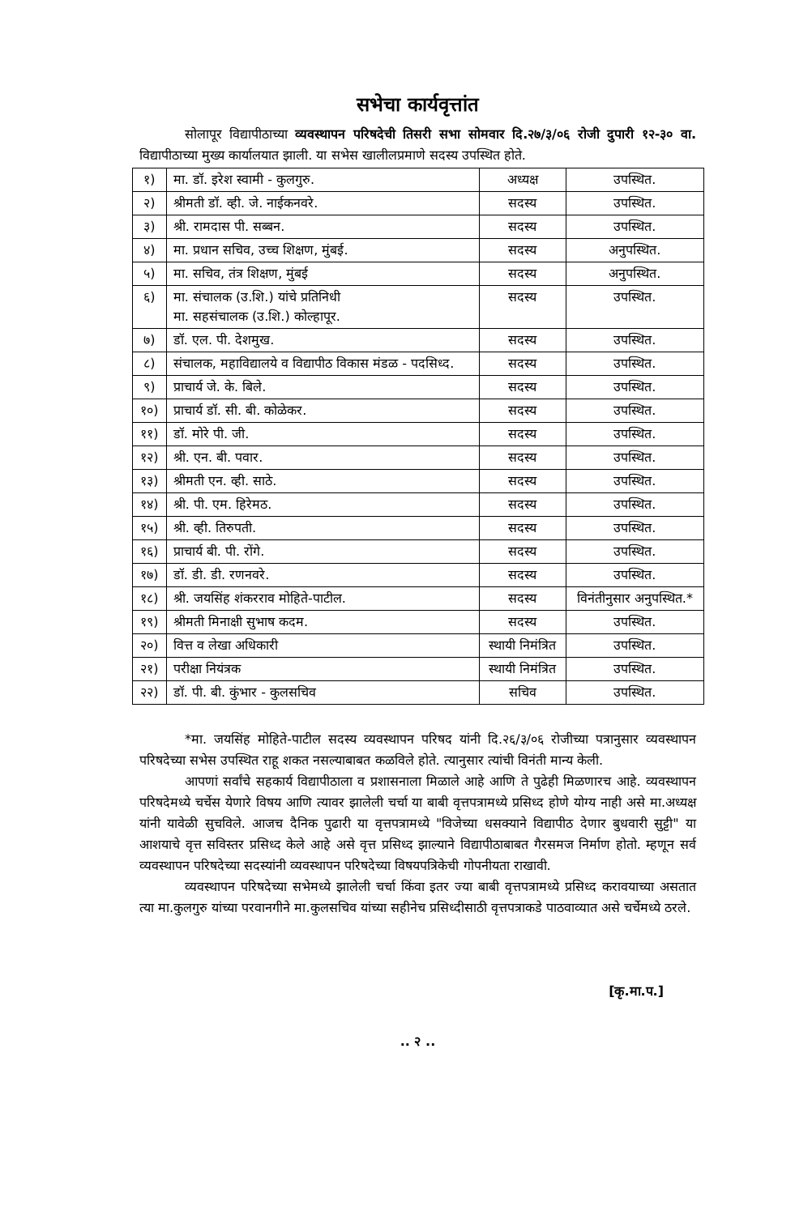सभेचा कार्यवृत्तांत
सोलापूर विद्यापीठाच्या व्यवस्थापन परिषदेची तिसरी सभा सोमवार दि.२७/३/०६ रोजी दुपारी १२-३० वा. विद्यापीठाच्या मुख्य कार्यालयात झाली. या सभेस खालीलप्रमाणे सदस्य उपस्थित होते.
| १) | मा. डॉ. इरेश स्वामी - कुलगुरु. | अध्यक्ष | उपस्थित. |
| २) | श्रीमती डॉ. व्ही. जे. नाईकनवरे. | सदस्य | उपस्थित. |
| ३) | श्री. रामदास पी. सब्बन. | सदस्य | उपस्थित. |
| ४) | मा. प्रधान सचिव, उच्च शिक्षण, मुंबई. | सदस्य | अनुपस्थित. |
| ५) | मा. सचिव, तंत्र शिक्षण, मुंबई | सदस्य | अनुपस्थित. |
| ६) | मा. संचालक (उ.शि.) यांचे प्रतिनिधी मा. सहसंचालक (उ.शि.) कोल्हापूर. | सदस्य | उपस्थित. |
| ७) | डॉ. एल. पी. देशमुख. | सदस्य | उपस्थित. |
| ८) | संचालक, महाविद्यालये व विद्यापीठ विकास मंडळ - पदसिध्द. | सदस्य | उपस्थित. |
| ९) | प्राचार्य जे. के. बिले. | सदस्य | उपस्थित. |
| १०) | प्राचार्य डॉ. सी. बी. कोळेकर. | सदस्य | उपस्थित. |
| ११) | डॉ. मोरे पी. जी. | सदस्य | उपस्थित. |
| १२) | श्री. एन. बी. पवार. | सदस्य | उपस्थित. |
| १३) | श्रीमती एन. व्ही. साठे. | सदस्य | उपस्थित. |
| १४) | श्री. पी. एम. हिरेमठ. | सदस्य | उपस्थित. |
| १५) | श्री. व्ही. तिरुपती. | सदस्य | उपस्थित. |
| १६) | प्राचार्य बी. पी. रोंगे. | सदस्य | उपस्थित. |
| १७) | डॉ. डी. डी. रणनवरे. | सदस्य | उपस्थित. |
| १८) | श्री. जयसिंह शंकरराव मोहिते-पाटील. | सदस्य | विनंतीनुसार अनुपस्थित.* |
| १९) | श्रीमती मिनाक्षी सुभाष कदम. | सदस्य | उपस्थित. |
| २०) | वित्त व लेखा अधिकारी | स्थायी निमंत्रित | उपस्थित. |
| २१) | परीक्षा नियंत्रक | स्थायी निमंत्रित | उपस्थित. |
| २२) | डॉ. पी. बी. कुंभार - कुलसचिव | सचिव | उपस्थित. |
*मा. जयसिंह मोहिते-पाटील सदस्य व्यवस्थापन परिषद यांनी दि.२६/३/०६ रोजीच्या पत्रानुसार व्यवस्थापन परिषदेच्या सभेस उपस्थित राहू शकत नसल्याबाबत कळविले होते. त्यानुसार त्यांची विनंती मान्य केली.
आपणां सर्वांचे सहकार्य विद्यापीठाला व प्रशासनाला मिळाले आहे आणि ते पुढेही मिळणारच आहे. व्यवस्थापन परिषदेमध्ये चर्चेस येणारे विषय आणि त्यावर झालेली चर्चा या बाबी वृत्तपत्रामध्ये प्रसिध्द होणे योग्य नाही असे मा.अध्यक्ष यांनी यावेळी सुचविले. आजच दैनिक पुढारी या वृत्तपत्रामध्ये "विजेच्या धसक्याने विद्यापीठ देणार बुधवारी सुट्टी" या आशयाचे वृत्त सविस्तर प्रसिध्द केले आहे असे वृत्त प्रसिध्द झाल्याने विद्यापीठाबाबत गैरसमज निर्माण होतो. म्हणून सर्व व्यवस्थापन परिषदेच्या सदस्यांनी व्यवस्थापन परिषदेच्या विषयपत्रिकेची गोपनीयता राखावी.
व्यवस्थापन परिषदेच्या सभेमध्ये झालेली चर्चा किंवा इतर ज्या बाबी वृत्तपत्रामध्ये प्रसिध्द करावयाच्या असतात त्या मा.कुलगुरु यांच्या परवानगीने मा.कुलसचिव यांच्या सहीनेच प्रसिध्दीसाठी वृत्तपत्राकडे पाठवाव्यात असे चर्चेमध्ये ठरले.
[कृ.मा.प.]
.. २ ..